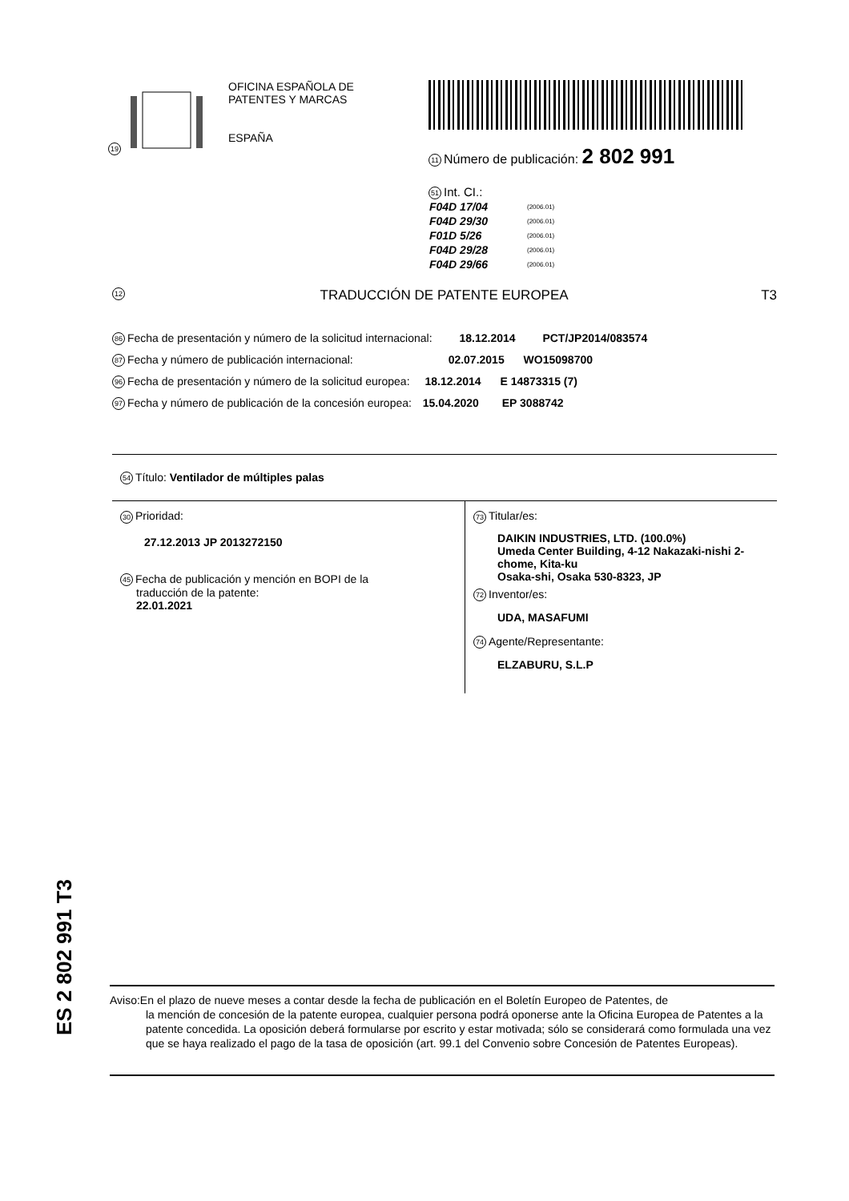19
OFICINA ESPAÑOLA DE
PATENTES Y MARCAS
ESPAÑA
11 Número de publicación: 2 802 991
51 Int. CI.:
| F04D 17/04 | (2006.01) |
| F04D 29/30 | (2006.01) |
| F01D 5/26 | (2006.01) |
| F04D 29/28 | (2006.01) |
| F04D 29/66 | (2006.01) |
12 TRADUCCIÓN DE PATENTE EUROPEA T3
86 Fecha de presentación y número de la solicitud internacional: 18.12.2014 PCT/JP2014/083574
87 Fecha y número de publicación internacional: 02.07.2015 WO15098700
96 Fecha de presentación y número de la solicitud europea: 18.12.2014 E 14873315 (7)
97 Fecha y número de publicación de la concesión europea: 15.04.2020 EP 3088742
54 Título: Ventilador de múltiples palas
30 Prioridad:
27.12.2013 JP 2013272150
45 Fecha de publicación y mención en BOPI de la
traducción de la patente:
22.01.2021
73 Titular/es:
DAIKIN INDUSTRIES, LTD. (100.0%)
Umeda Center Building, 4-12 Nakazaki-nishi 2-
chome, Kita-ku
Osaka-shi, Osaka 530-8323, JP
72 Inventor/es:
UDA, MASAFUMI
74 Agente/Representante:
ELZABURU, S.L.P
ES 2 802 991 T3
Aviso:En el plazo de nueve meses a contar desde la fecha de publicación en el Boletín Europeo de Patentes, de
la mención de concesión de la patente europea, cualquier persona podrá oponerse ante la Oficina Europea de Patentes a la patente concedida. La oposición deberá formularse por escrito y estar motivada; sólo se considerará como formulada una vez que se haya realizado el pago de la tasa de oposición (art. 99.1 del Convenio sobre Concesión de Patentes Europeas).